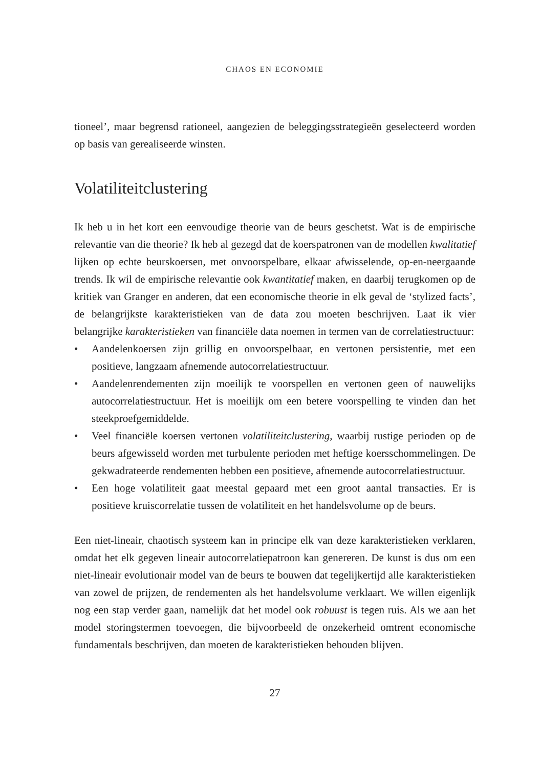CHAOS EN ECONOMIE
tioneel’, maar begrensd rationeel, aangezien de beleggingsstrategieën geselecteerd worden op basis van gerealiseerde winsten.
Volatiliteitclustering
Ik heb u in het kort een eenvoudige theorie van de beurs geschetst. Wat is de empirische relevantie van die theorie? Ik heb al gezegd dat de koerspatronen van de modellen kwalitatief lijken op echte beurskoersen, met onvoorspelbare, elkaar afwisselende, op-en-neergaande trends. Ik wil de empirische relevantie ook kwantitatief maken, en daarbij terugkomen op de kritiek van Granger en anderen, dat een economische theorie in elk geval de ‘stylized facts’, de belangrijkste karakteristieken van de data zou moeten beschrijven. Laat ik vier belangrijke karakteristieken van financiële data noemen in termen van de correlatiestructuur:
• Aandelenkoersen zijn grillig en onvoorspelbaar, en vertonen persistentie, met een positieve, langzaam afnemende autocorrelatiestructuur.
• Aandelenrendementen zijn moeilijk te voorspellen en vertonen geen of nauwelijks autocorrelatiestructuur. Het is moeilijk om een betere voorspelling te vinden dan het steekproefgemiddelde.
• Veel financiële koersen vertonen volatiliteitclustering, waarbij rustige perioden op de beurs afgewisseld worden met turbulente perioden met heftige koersschommelingen. De gekwadrateerde rendementen hebben een positieve, afnemende autocorrelatiestructuur.
• Een hoge volatiliteit gaat meestal gepaard met een groot aantal transacties. Er is positieve kruiscorrelatie tussen de volatiliteit en het handelsvolume op de beurs.
Een niet-lineair, chaotisch systeem kan in principe elk van deze karakteristieken verklaren, omdat het elk gegeven lineair autocorrelatiepatroon kan genereren. De kunst is dus om een niet-lineair evolutionair model van de beurs te bouwen dat tegelijkertijd alle karakteristieken van zowel de prijzen, de rendementen als het handelsvolume verklaart. We willen eigenlijk nog een stap verder gaan, namelijk dat het model ook robuust is tegen ruis. Als we aan het model storingstermen toevoegen, die bijvoorbeeld de onzekerheid omtrent economische fundamentals beschrijven, dan moeten de karakteristieken behouden blijven.
27